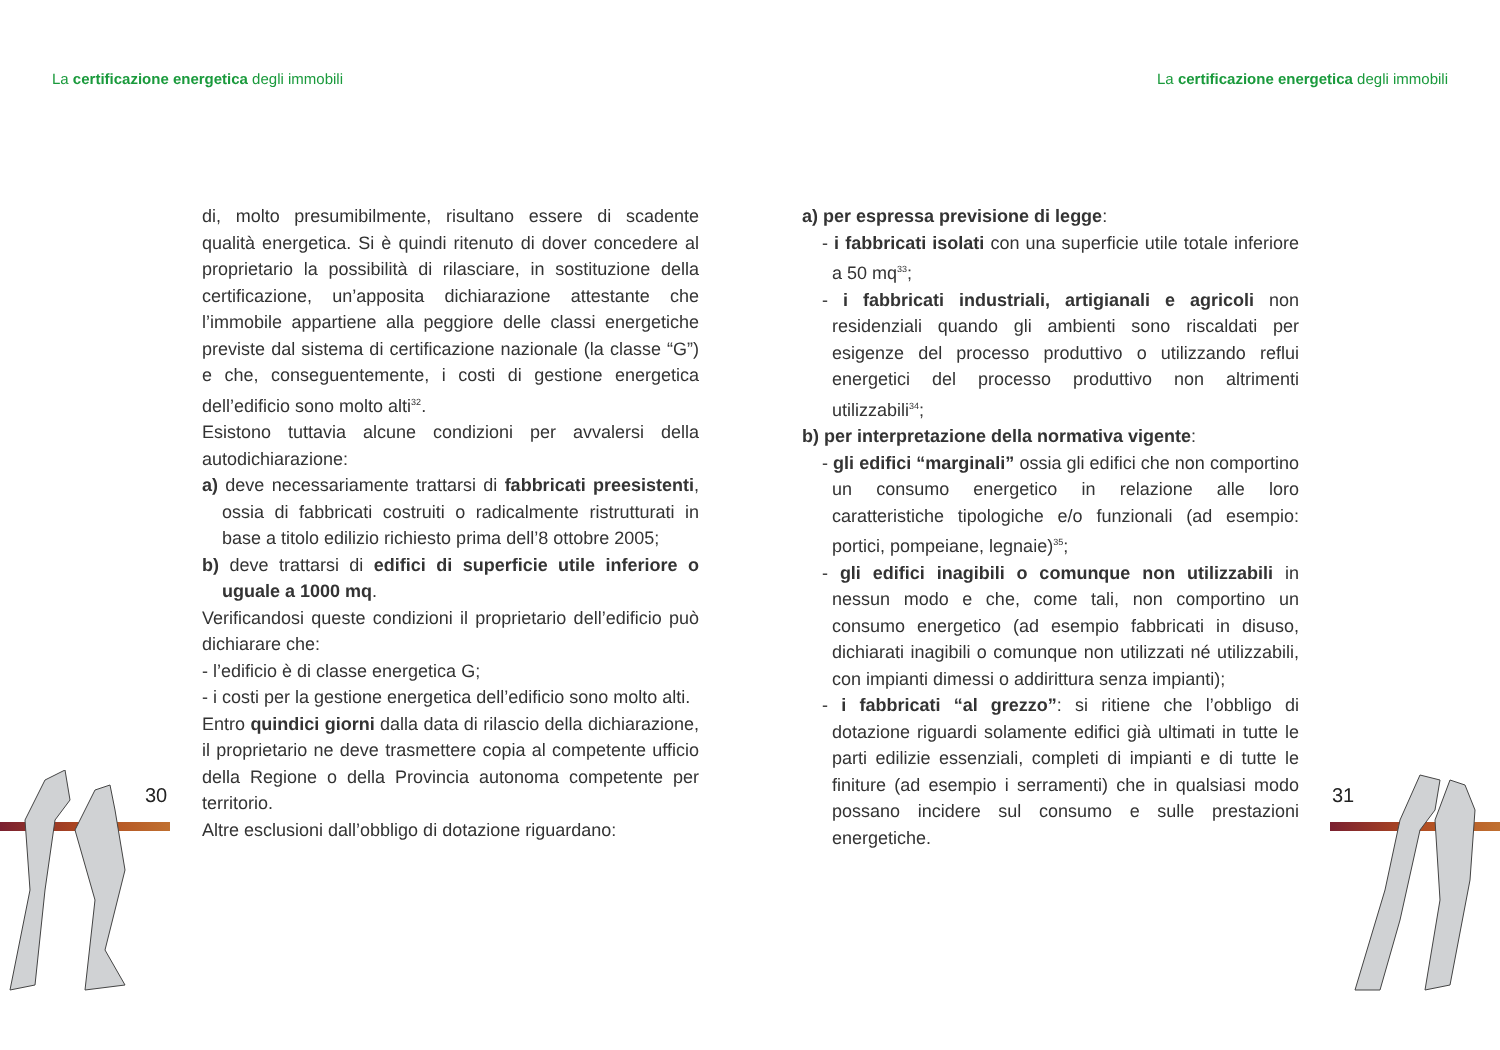La certificazione energetica degli immobili
La certificazione energetica degli immobili
30 31
di, molto presumibilmente, risultano essere di scadente qualità energetica. Si è quindi ritenuto di dover concedere al proprietario la possibilità di rilasciare, in sostituzione della certificazione, un’apposita dichiarazione attestante che l’immobile appartiene alla peggiore delle classi energetiche previste dal sistema di certificazione nazionale (la classe “G”) e che, conseguentemente, i costi di gestione energetica dell’edificio sono molto alti<sup>32</sup>.
Esistono tuttavia alcune condizioni per avvalersi della autodichiarazione:
a) deve necessariamente trattarsi di fabbricati preesistenti, ossia di fabbricati costruiti o radicalmente ristrutturati in base a titolo edilizio richiesto prima dell’8 ottobre 2005;
b) deve trattarsi di edifici di superficie utile inferiore o uguale a 1000 mq.
Verificandosi queste condizioni il proprietario dell’edificio può dichiarare che:
- l’edificio è di classe energetica G;
- i costi per la gestione energetica dell’edificio sono molto alti.
Entro quindici giorni dalla data di rilascio della dichiarazione, il proprietario ne deve trasmettere copia al competente ufficio della Regione o della Provincia autonoma competente per territorio.
Altre esclusioni dall’obbligo di dotazione riguardano:
a) per espressa previsione di legge:
- i fabbricati isolati con una superficie utile totale inferiore a 50 mq<sup>33</sup>;
- i fabbricati industriali, artigianali e agricoli non residenziali quando gli ambienti sono riscaldati per esigenze del processo produttivo o utilizzando reflui energetici del processo produttivo non altrimenti utilizzabili<sup>34</sup>;
b) per interpretazione della normativa vigente:
- gli edifici “marginali” ossia gli edifici che non comportino un consumo energetico in relazione alle loro caratteristiche tipologiche e/o funzionali (ad esempio: portici, pompeiane, legnaie)<sup>35</sup>;
- gli edifici inagibili o comunque non utilizzabili in nessun modo e che, come tali, non comportino un consumo energetico (ad esempio fabbricati in disuso, dichiarati inagibili o comunque non utilizzati né utilizzabili, con impianti dimessi o addirittura senza impianti);
- i fabbricati “al grezzo”: si ritiene che l’obbligo di dotazione riguardi solamente edifici già ultimati in tutte le parti edilizie essenziali, completi di impianti e di tutte le finiture (ad esempio i serramenti) che in qualsiasi modo possano incidere sul consumo e sulle prestazioni energetiche.